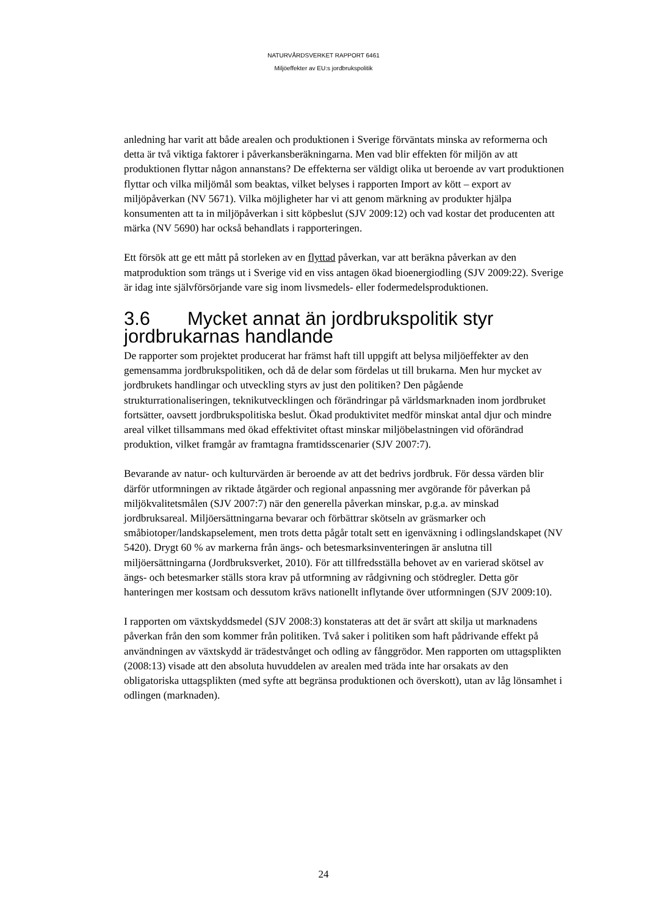NATURVÅRDSVERKET RAPPORT 6461
Miljöeffekter av EU:s jordbrukspolitik
anledning har varit att både arealen och produktionen i Sverige förväntats minska av reformerna och detta är två viktiga faktorer i påverkansberäkningarna. Men vad blir effekten för miljön av att produktionen flyttar någon annanstans? De effekterna ser väldigt olika ut beroende av vart produktionen flyttar och vilka miljömål som beaktas, vilket belyses i rapporten Import av kött – export av miljöpåverkan (NV 5671). Vilka möjligheter har vi att genom märkning av produkter hjälpa konsumenten att ta in miljöpåverkan i sitt köpbeslut (SJV 2009:12) och vad kostar det producenten att märka (NV 5690) har också behandlats i rapporteringen.
Ett försök att ge ett mått på storleken av en flyttad påverkan, var att beräkna påverkan av den matproduktion som trängs ut i Sverige vid en viss antagen ökad bioenergiodling (SJV 2009:22). Sverige är idag inte självförsörjande vare sig inom livsmedels- eller fodermedelsproduktionen.
3.6 Mycket annat än jordbrukspolitik styr jordbrukarnas handlande
De rapporter som projektet producerat har främst haft till uppgift att belysa miljöeffekter av den gemensamma jordbrukspolitiken, och då de delar som fördelas ut till brukarna. Men hur mycket av jordbrukets handlingar och utveckling styrs av just den politiken? Den pågående strukturrationaliseringen, teknikutvecklingen och förändringar på världsmarknaden inom jordbruket fortsätter, oavsett jordbrukspolitiska beslut. Ökad produktivitet medför minskat antal djur och mindre areal vilket tillsammans med ökad effektivitet oftast minskar miljöbelastningen vid oförändrad produktion, vilket framgår av framtagna framtidsscenarier (SJV 2007:7).
Bevarande av natur- och kulturvärden är beroende av att det bedrivs jordbruk. För dessa värden blir därför utformningen av riktade åtgärder och regional anpassning mer avgörande för påverkan på miljökvalitetsmålen (SJV 2007:7) när den generella påverkan minskar, p.g.a. av minskad jordbruksareal. Miljöersättningarna bevarar och förbättrar skötseln av gräsmarker och småbiotoper/landskapselement, men trots detta pågår totalt sett en igenväxning i odlingslandskapet (NV 5420). Drygt 60 % av markerna från ängs- och betesmarksinventeringen är anslutna till miljöersättningarna (Jordbruksverket, 2010). För att tillfredsställa behovet av en varierad skötsel av ängs- och betesmarker ställs stora krav på utformning av rådgivning och stödregler. Detta gör hanteringen mer kostsam och dessutom krävs nationellt inflytande över utformningen (SJV 2009:10).
I rapporten om växtskyddsmedel (SJV 2008:3) konstateras att det är svårt att skilja ut marknadens påverkan från den som kommer från politiken. Två saker i politiken som haft pådrivande effekt på användningen av växtskydd är trädestvånget och odling av fånggrödor. Men rapporten om uttagsplikten (2008:13) visade att den absoluta huvuddelen av arealen med träda inte har orsakats av den obligatoriska uttagsplikten (med syfte att begränsa produktionen och överskott), utan av låg lönsamhet i odlingen (marknaden).
24